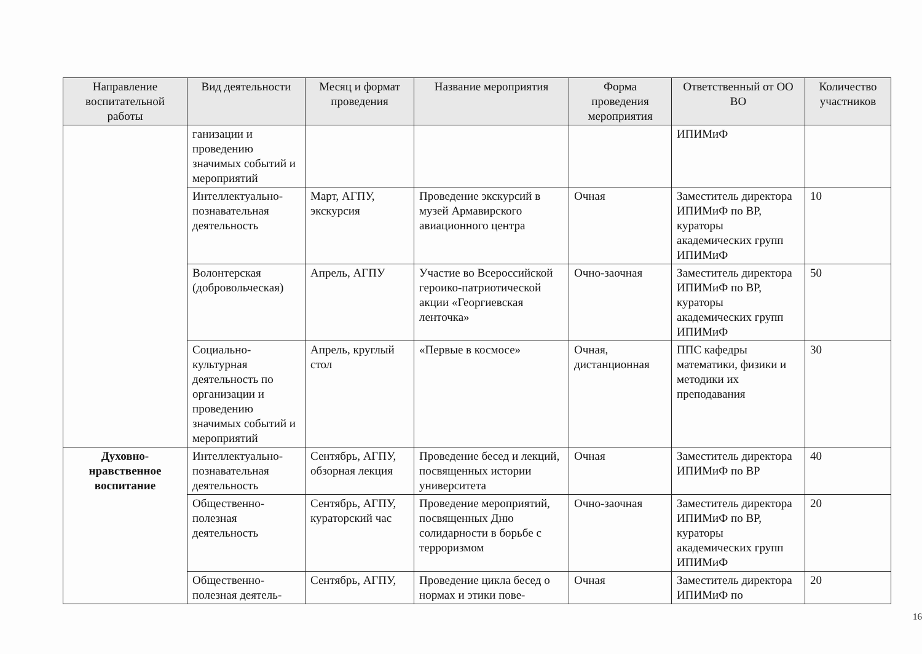| Направление воспитательной работы | Вид деятельности | Месяц и формат проведения | Название мероприятия | Форма проведения мероприятия | Ответственный от ОО ВО | Количество участников |
| --- | --- | --- | --- | --- | --- | --- |
| | ганизации и проведению значимых событий и мероприятий | | | | ИПИМиФ | |
| | Интеллектуально-познавательная деятельность | Март, АГПУ, экскурсия | Проведение экскурсий в музей Армавирского авиационного центра | Очная | Заместитель директора ИПИМиФ по ВР, кураторы академических групп ИПИМиФ | 10 |
| | Волонтерская (добровольческая) | Апрель, АГПУ | Участие во Всероссийской героико-патриотической акции «Георгиевская ленточка» | Очно-заочная | Заместитель директора ИПИМиФ по ВР, кураторы академических групп ИПИМиФ | 50 |
| | Социально-культурная деятельность по организации и проведению значимых событий и мероприятий | Апрель, круглый стол | «Первые в космосе» | Очная, дистанционная | ППС кафедры математики, физики и методики их преподавания | 30 |
| Духовно-нравственное воспитание | Интеллектуально-познавательная деятельность | Сентябрь, АГПУ, обзорная лекция | Проведение бесед и лекций, посвященных истории университета | Очная | Заместитель директора ИПИМиФ по ВР | 40 |
| | Общественно-полезная деятельность | Сентябрь, АГПУ, кураторский час | Проведение мероприятий, посвященных Дню солидарности в борьбе с терроризмом | Очно-заочная | Заместитель директора ИПИМиФ по ВР, кураторы академических групп ИПИМиФ | 20 |
| | Общественно-полезная деятель- | Сентябрь, АГПУ, | Проведение цикла бесед о нормах и этики пове- | Очная | Заместитель директора ИПИМиФ по | 20 |
16